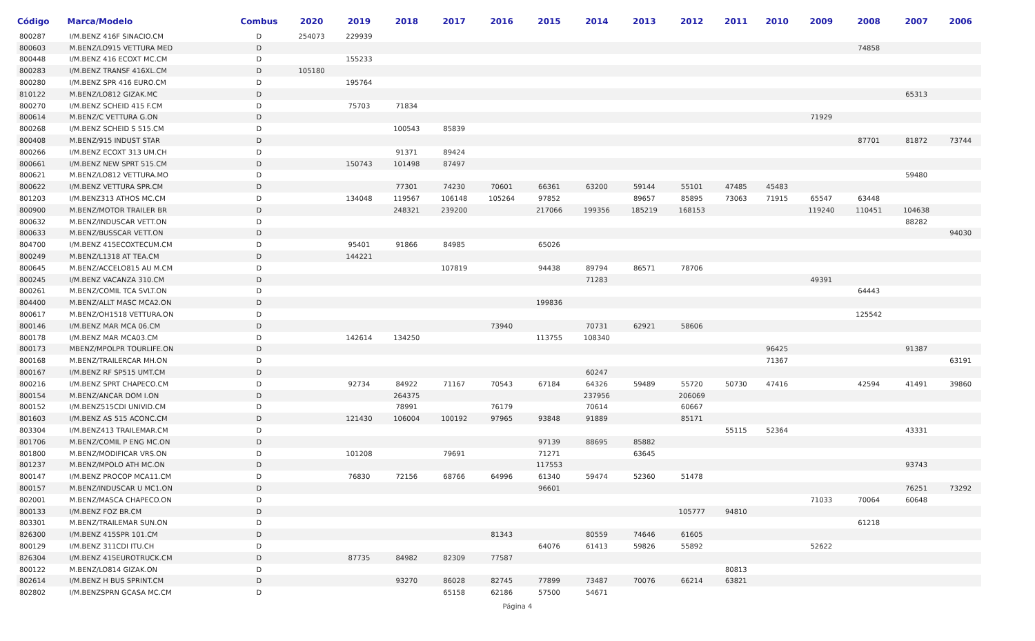| Código | Marca/Modelo | Combus | 2020 | 2019 | 2018 | 2017 | 2016 | 2015 | 2014 | 2013 | 2012 | 2011 | 2010 | 2009 | 2008 | 2007 | 2006 |
| --- | --- | --- | --- | --- | --- | --- | --- | --- | --- | --- | --- | --- | --- | --- | --- | --- | --- |
| 800287 | I/M.BENZ 416F SINACIO.CM | D | 254073 | 229939 | | | | | | | | | | | | | |
| 800603 | M.BENZ/LO915 VETTURA MED | D | | | | | | | | | | | | | 74858 | | |
| 800448 | I/M.BENZ 416 ECOXT MC.CM | D | | 155233 | | | | | | | | | | | | | |
| 800283 | I/M.BENZ TRANSF 416XL.CM | D | 105180 | | | | | | | | | | | | | | |
| 800280 | I/M.BENZ SPR 416 EURO.CM | D | | 195764 | | | | | | | | | | | | | |
| 810122 | M.BENZ/LO812 GIZAK.MC | D | | | | | | | | | | | | | | 65313 | |
| 800270 | I/M.BENZ SCHEID 415 F.CM | D | | 75703 | 71834 | | | | | | | | | | | | |
| 800614 | M.BENZ/C VETTURA G.ON | D | | | | | | | | | | | | 71929 | | | |
| 800268 | I/M.BENZ SCHEID S 515.CM | D | | | 100543 | 85839 | | | | | | | | | | | |
| 800408 | M.BENZ/915 INDUST STAR | D | | | | | | | | | | | | | 87701 | 81872 | 73744 |
| 800266 | I/M.BENZ ECOXT 313 UM.CH | D | | | 91371 | 89424 | | | | | | | | | | | |
| 800661 | I/M.BENZ NEW SPRT 515.CM | D | | 150743 | 101498 | 87497 | | | | | | | | | | | |
| 800621 | M.BENZ/LO812 VETTURA.MO | D | | | | | | | | | | | | | | 59480 | |
| 800622 | I/M.BENZ VETTURA SPR.CM | D | | | 77301 | 74230 | 70601 | 66361 | 63200 | 59144 | 55101 | 47485 | 45483 | | | | |
| 801203 | I/M.BENZ313 ATHOS MC.CM | D | | 134048 | 119567 | 106148 | 105264 | 97852 | | 89657 | 85895 | 73063 | 71915 | 65547 | 63448 | | |
| 800900 | M.BENZ/MOTOR TRAILER BR | D | | | 248321 | 239200 | | 217066 | 199356 | 185219 | 168153 | | | 119240 | 110451 | 104638 | |
| 800632 | M.BENZ/INDUSCAR VETT.ON | D | | | | | | | | | | | | | | 88282 | |
| 800633 | M.BENZ/BUSSCAR VETT.ON | D | | | | | | | | | | | | | | | 94030 |
| 804700 | I/M.BENZ 415ECOXTECUM.CM | D | | 95401 | 91866 | 84985 | | 65026 | | | | | | | | | |
| 800249 | M.BENZ/L1318 AT TEA.CM | D | | 144221 | | | | | | | | | | | | | |
| 800645 | M.BENZ/ACCELO815 AU M.CM | D | | | | 107819 | | 94438 | 89794 | 86571 | 78706 | | | | | | |
| 800245 | I/M.BENZ VACANZA 310.CM | D | | | | | | | 71283 | | | | | 49391 | | | |
| 800261 | M.BENZ/COMIL TCA SVLT.ON | D | | | | | | | | | | | | | 64443 | | |
| 804400 | M.BENZ/ALLT MASC MCA2.ON | D | | | | | | 199836 | | | | | | | | | |
| 800617 | M.BENZ/OH1518 VETTURA.ON | D | | | | | | | | | | | | | 125542 | | |
| 800146 | I/M.BENZ MAR MCA 06.CM | D | | | | | 73940 | | 70731 | 62921 | 58606 | | | | | | |
| 800178 | I/M.BENZ MAR MCA03.CM | D | | 142614 | 134250 | | | 113755 | 108340 | | | | | | | | |
| 800173 | MBENZ/MPOLPR TOURLIFE.ON | D | | | | | | | | | | | 96425 | | | 91387 | |
| 800168 | M.BENZ/TRAILERCAR MH.ON | D | | | | | | | | | | | 71367 | | | | 63191 |
| 800167 | I/M.BENZ RF SP515 UMT.CM | D | | | | | | | 60247 | | | | | | | | |
| 800216 | I/M.BENZ SPRT CHAPECO.CM | D | | 92734 | 84922 | 71167 | 70543 | 67184 | 64326 | 59489 | 55720 | 50730 | 47416 | | 42594 | 41491 | 39860 |
| 800154 | M.BENZ/ANCAR DOM I.ON | D | | | 264375 | | | | 237956 | | 206069 | | | | | | |
| 800152 | I/M.BENZ515CDI UNIVID.CM | D | | | 78991 | | 76179 | | 70614 | | 60667 | | | | | | |
| 801603 | I/M.BENZ AS 515 ACONC.CM | D | | 121430 | 106004 | 100192 | 97965 | 93848 | 91889 | | 85171 | | | | | | |
| 803304 | I/M.BENZ413 TRAILEMAR.CM | D | | | | | | | | | | 55115 | 52364 | | | 43331 | |
| 801706 | M.BENZ/COMIL P ENG MC.ON | D | | | | | | 97139 | 88695 | 85882 | | | | | | | |
| 801800 | M.BENZ/MODIFICAR VRS.ON | D | | 101208 | | 79691 | | 71271 | | 63645 | | | | | | | |
| 801237 | M.BENZ/MPOLO ATH MC.ON | D | | | | | | 117553 | | | | | | | | 93743 | |
| 800147 | I/M.BENZ PROCOP MCA11.CM | D | | 76830 | 72156 | 68766 | 64996 | 61340 | 59474 | 52360 | 51478 | | | | | | |
| 800157 | M.BENZ/INDUSCAR U MC1.ON | D | | | | | | 96601 | | | | | | | | 76251 | 73292 |
| 802001 | M.BENZ/MASCA CHAPECO.ON | D | | | | | | | | | | | | 71033 | 70064 | 60648 | |
| 800133 | I/M.BENZ FOZ BR.CM | D | | | | | | | | | 105777 | 94810 | | | | | |
| 803301 | M.BENZ/TRAILEMAR SUN.ON | D | | | | | | | | | | | | | 61218 | | |
| 826300 | I/M.BENZ 415SPR 101.CM | D | | | | | 81343 | | 80559 | 74646 | 61605 | | | | | | |
| 800129 | I/M.BENZ 311CDI ITU.CH | D | | | | | | 64076 | 61413 | 59826 | 55892 | | | 52622 | | | |
| 826304 | I/M.BENZ 415EUROTRUCK.CM | D | | 87735 | 84982 | 82309 | 77587 | | | | | | | | | | |
| 800122 | M.BENZ/LO814 GIZAK.ON | D | | | | | | | | | | 80813 | | | | | |
| 802614 | I/M.BENZ H BUS SPRINT.CM | D | | | 93270 | 86028 | 82745 | 77899 | 73487 | 70076 | 66214 | 63821 | | | | | |
| 802802 | I/M.BENZSPRN GCASA MC.CM | D | | | | 65158 | 62186 | 57500 | 54671 | | | | | | | | |
Página 4